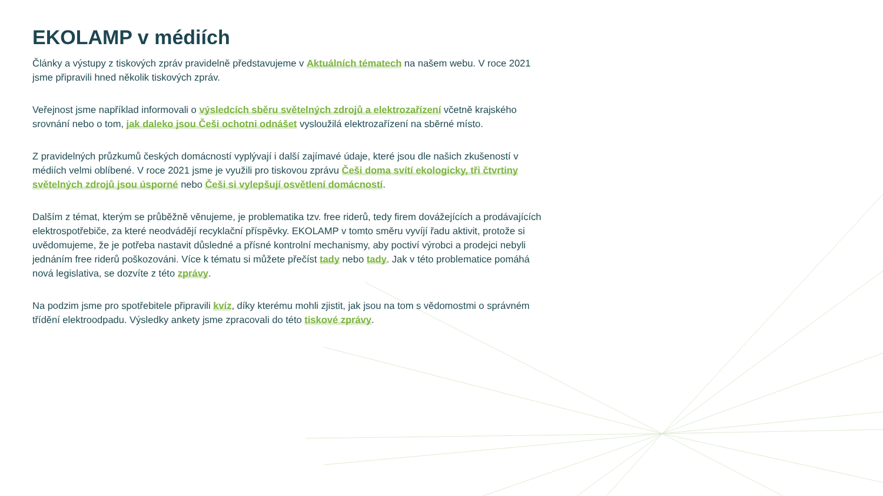EKOLAMP v médiích
Články a výstupy z tiskových zpráv pravidelně představujeme v Aktuálních tématech na našem webu. V roce 2021 jsme připravili hned několik tiskových zpráv.
Veřejnost jsme například informovali o výsledcích sběru světelných zdrojů a elektrozařízení včetně krajského srovnání nebo o tom, jak daleko jsou Češi ochotni odnášet vysloužilá elektrozařízení na sběrné místo.
Z pravidelných průzkumů českých domácností vyplývají i další zajímavé údaje, které jsou dle našich zkušeností v médiích velmi oblíbené. V roce 2021 jsme je využili pro tiskovou zprávu Češi doma svítí ekologicky, tři čtvrtiny světelných zdrojů jsou úsporné nebo Češi si vylepšují osvětlení domácností.
Dalším z témat, kterým se průběžně věnujeme, je problematika tzv. free riderů, tedy firem dovážejících a prodávajících elektrospotřebiče, za které neodvádějí recyklační příspěvky. EKOLAMP v tomto směru vyvíjí řadu aktivit, protože si uvědomujeme, že je potřeba nastavit důsledné a přísné kontrolní mechanismy, aby poctiví výrobci a prodejci nebyli jednáním free riderů poškozováni. Více k tématu si můžete přečíst tady nebo tady. Jak v této problematice pomáhá nová legislativa, se dozvíte z této zprávy.
Na podzim jsme pro spotřebitele připravili kvíz, díky kterému mohli zjistit, jak jsou na tom s vědomostmi o správném třídění elektroodpadu. Výsledky ankety jsme zpracovali do této tiskové zprávy.